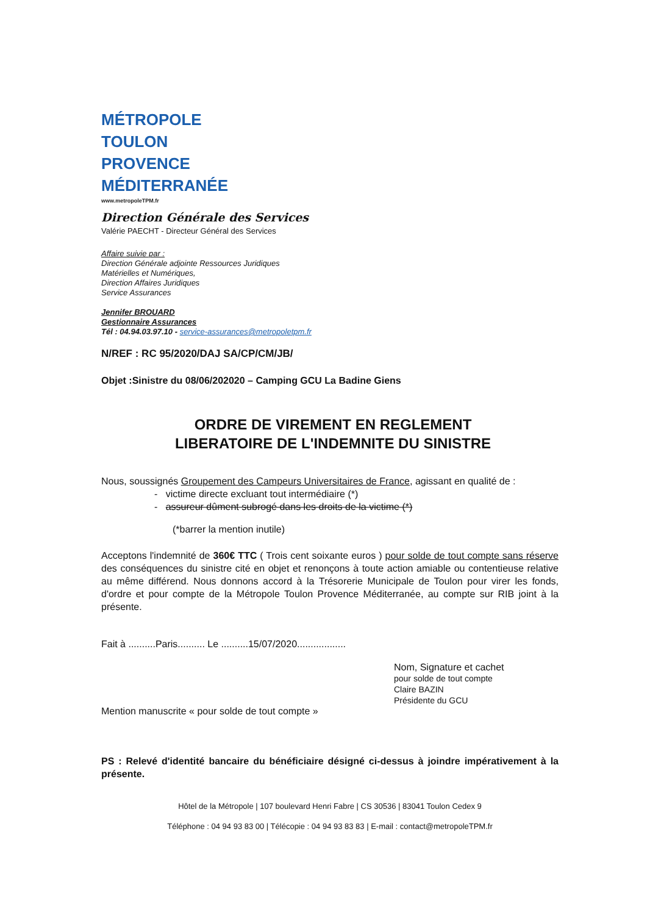MÉTROPOLE
TOULON
PROVENCE
MÉDITERRANÉE
www.metropoleTPM.fr
Direction Générale des Services
Valérie PAECHT - Directeur Général des Services
Affaire suivie par :
Direction Générale adjointe Ressources Juridiques
Matérielles et Numériques,
Direction Affaires Juridiques
Service Assurances
Jennifer BROUARD
Gestionnaire Assurances
Tél : 04.94.03.97.10 - service-assurances@metropoletpm.fr
N/REF : RC 95/2020/DAJ SA/CP/CM/JB/
Objet :Sinistre du 08/06/202020 – Camping GCU La Badine Giens
ORDRE DE VIREMENT EN REGLEMENT
LIBERATOIRE DE L'INDEMNITE DU SINISTRE
Nous, soussignés Groupement des Campeurs Universitaires de France, agissant en qualité de :
- victime directe excluant tout intermédiaire (*)
- assureur dûment subrogé dans les droits de la victime (*)
(*barrer la mention inutile)
Acceptons l'indemnité de 360€ TTC ( Trois cent soixante euros ) pour solde de tout compte sans réserve des conséquences du sinistre cité en objet et renonçons à toute action amiable ou contentieuse relative au même différend. Nous donnons accord à la Trésorerie Municipale de Toulon pour virer les fonds, d'ordre et pour compte de la Métropole Toulon Provence Méditerranée, au compte sur RIB joint à la présente.
Fait à ..........Paris.......... Le ..........15/07/2020..................
Nom, Signature et cachet
pour solde de tout compte
Claire BAZIN
Présidente du GCU
Mention manuscrite « pour solde de tout compte »
PS : Relevé d'identité bancaire du bénéficiaire désigné ci-dessus à joindre impérativement à la présente.
Hôtel de la Métropole | 107 boulevard Henri Fabre | CS 30536 | 83041 Toulon Cedex 9
Téléphone : 04 94 93 83 00 | Télécopie : 04 94 93 83 83 | E-mail : contact@metropoleTPM.fr